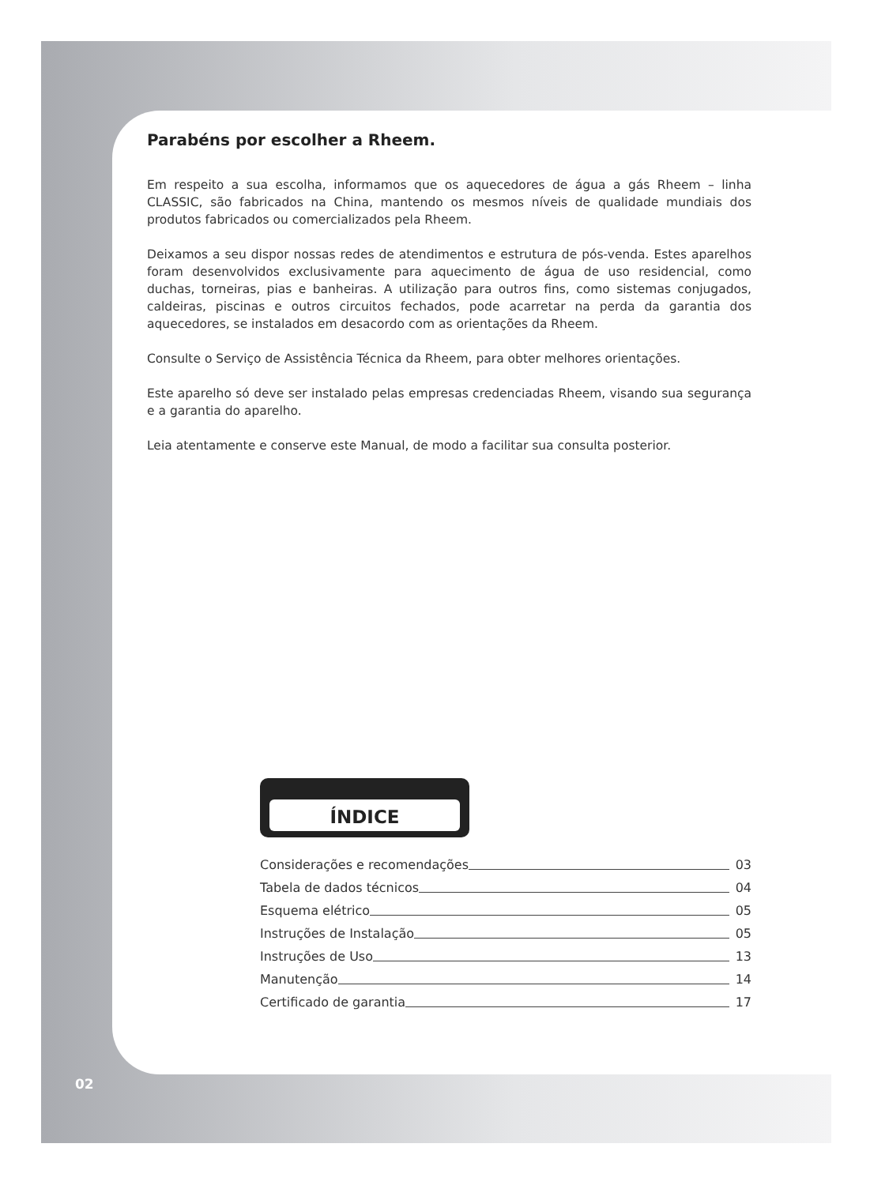Parabéns por escolher a Rheem.
Em respeito a sua escolha, informamos que os aquecedores de água a gás Rheem – linha CLASSIC, são fabricados na China, mantendo os mesmos níveis de qualidade mundiais dos produtos fabricados ou comercializados pela Rheem.
Deixamos a seu dispor nossas redes de atendimentos e estrutura de pós-venda. Estes aparelhos foram desenvolvidos exclusivamente para aquecimento de água de uso residencial, como duchas, torneiras, pias e banheiras. A utilização para outros fins, como sistemas conjugados, caldeiras, piscinas e outros circuitos fechados, pode acarretar na perda da garantia dos aquecedores, se instalados em desacordo com as orientações da Rheem.
Consulte o Serviço de Assistência Técnica da Rheem, para obter melhores orientações.
Este aparelho só deve ser instalado pelas empresas credenciadas Rheem, visando sua segurança e a garantia do aparelho.
Leia atentamente e conserve este Manual, de modo a facilitar sua consulta posterior.
ÍNDICE
Considerações e recomendações 03
Tabela de dados técnicos 04
Esquema elétrico 05
Instruções de Instalação 05
Instruções de Uso 13
Manutenção 14
Certificado de garantia 17
02